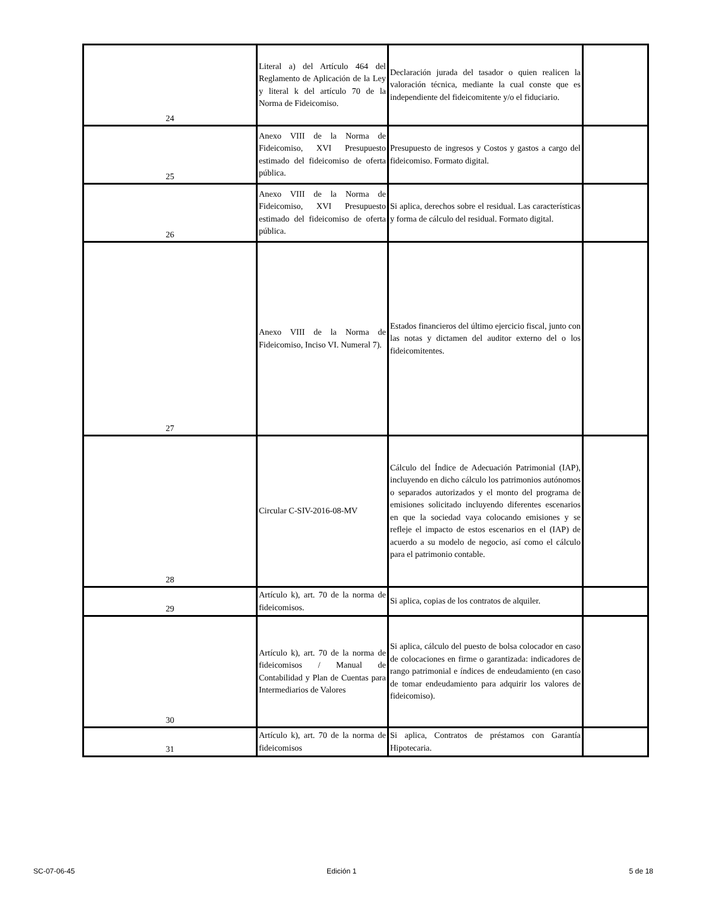| 24 | Literal a) del Artículo 464 del Reglamento de Aplicación de la Ley y literal k del artículo 70 de la Norma de Fideicomiso. | Declaración jurada del tasador o quien realicen la valoración técnica, mediante la cual conste que es independiente del fideicomitente y/o el fiduciario. | |
| 25 | Anexo VIII de la Norma de Fideicomiso, XVI Presupuesto estimado del fideicomiso de oferta pública. | Presupuesto de ingresos y Costos y gastos a cargo del fideicomiso. Formato digital. | |
| 26 | Anexo VIII de la Norma de Fideicomiso, XVI Presupuesto estimado del fideicomiso de oferta pública. | Si aplica, derechos sobre el residual. Las características y forma de cálculo del residual. Formato digital. | |
| 27 | Anexo VIII de la Norma de Fideicomiso, Inciso VI. Numeral 7). | Estados financieros del último ejercicio fiscal, junto con las notas y dictamen del auditor externo del o los fideicomitentes. | |
| 28 | Circular C-SIV-2016-08-MV | Cálculo del Índice de Adecuación Patrimonial (IAP), incluyendo en dicho cálculo los patrimonios autónomos o separados autorizados y el monto del programa de emisiones solicitado incluyendo diferentes escenarios en que la sociedad vaya colocando emisiones y se refleje el impacto de estos escenarios en el (IAP) de acuerdo a su modelo de negocio, así como el cálculo para el patrimonio contable. | |
| 29 | Artículo k), art. 70 de la norma de fideicomisos. | Si aplica, copias de los contratos de alquiler. | |
| 30 | Artículo k), art. 70 de la norma de fideicomisos / Manual de Contabilidad y Plan de Cuentas para Intermediarios de Valores | Si aplica, cálculo del puesto de bolsa colocador en caso de colocaciones en firme o garantizada: indicadores de rango patrimonial e índices de endeudamiento (en caso de tomar endeudamiento para adquirir los valores de fideicomiso). | |
| 31 | Artículo k), art. 70 de la norma de fideicomisos | Si aplica, Contratos de préstamos con Garantía Hipotecaria. | |
SC-07-06-45 Edición 1 5 de 18